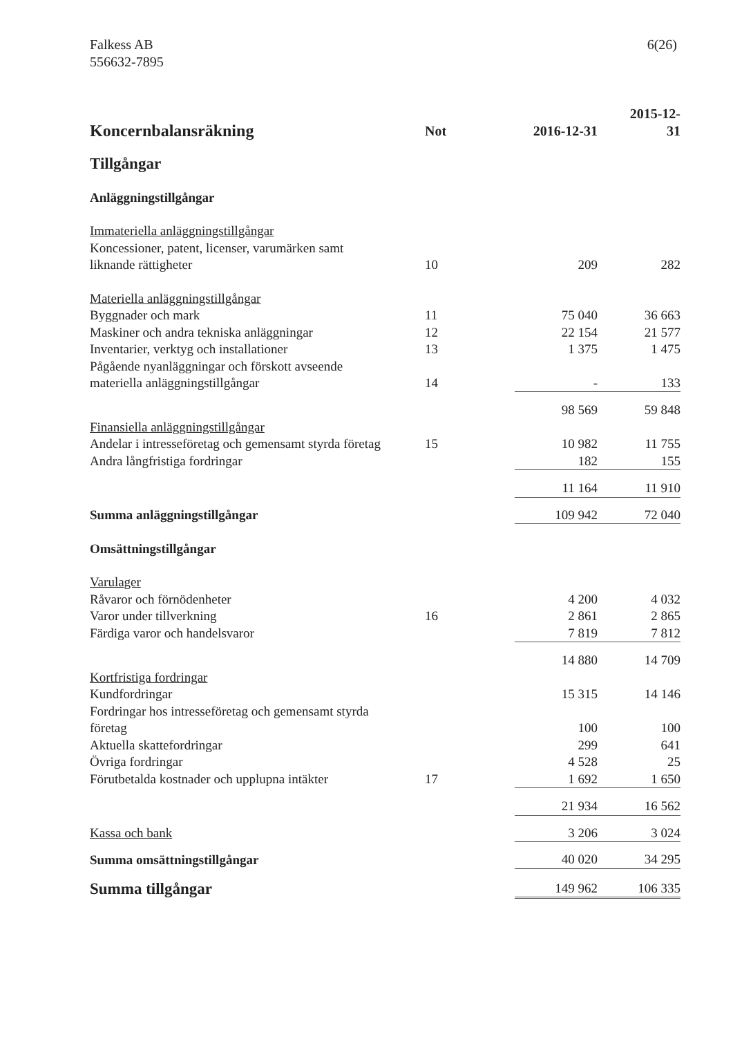Falkess AB
556632-7895
6(26)
| Koncernbalansräkning | Not | 2016-12-31 | 2015-12-31 |
| --- | --- | --- | --- |
| Tillgångar | | | |
| Anläggningstillgångar | | | |
| Immateriella anläggningstillgångar | | | |
| Koncessioner, patent, licenser, varumärken samt liknande rättigheter | 10 | 209 | 282 |
| Materiella anläggningstillgångar | | | |
| Byggnader och mark | 11 | 75 040 | 36 663 |
| Maskiner och andra tekniska anläggningar | 12 | 22 154 | 21 577 |
| Inventarier, verktyg och installationer | 13 | 1 375 | 1 475 |
| Pågående nyanläggningar och förskott avseende materiella anläggningstillgångar | 14 | - | 133 |
| | | 98 569 | 59 848 |
| Finansiella anläggningstillgångar | | | |
| Andelar i intresseföretag och gemensamt styrda företag | 15 | 10 982 | 11 755 |
| Andra långfristiga fordringar | | 182 | 155 |
| | | 11 164 | 11 910 |
| Summa anläggningstillgångar | | 109 942 | 72 040 |
| Omsättningstillgångar | | | |
| Varulager | | | |
| Råvaror och förnödenheter | | 4 200 | 4 032 |
| Varor under tillverkning | 16 | 2 861 | 2 865 |
| Färdiga varor och handelsvaror | | 7 819 | 7 812 |
| | | 14 880 | 14 709 |
| Kortfristiga fordringar | | | |
| Kundfordringar | | 15 315 | 14 146 |
| Fordringar hos intresseföretag och gemensamt styrda företag | | 100 | 100 |
| Aktuella skattefordringar | | 299 | 641 |
| Övriga fordringar | | 4 528 | 25 |
| Förutbetalda kostnader och upplupna intäkter | 17 | 1 692 | 1 650 |
| | | 21 934 | 16 562 |
| Kassa och bank | | 3 206 | 3 024 |
| Summa omsättningstillgångar | | 40 020 | 34 295 |
| Summa tillgångar | | 149 962 | 106 335 |